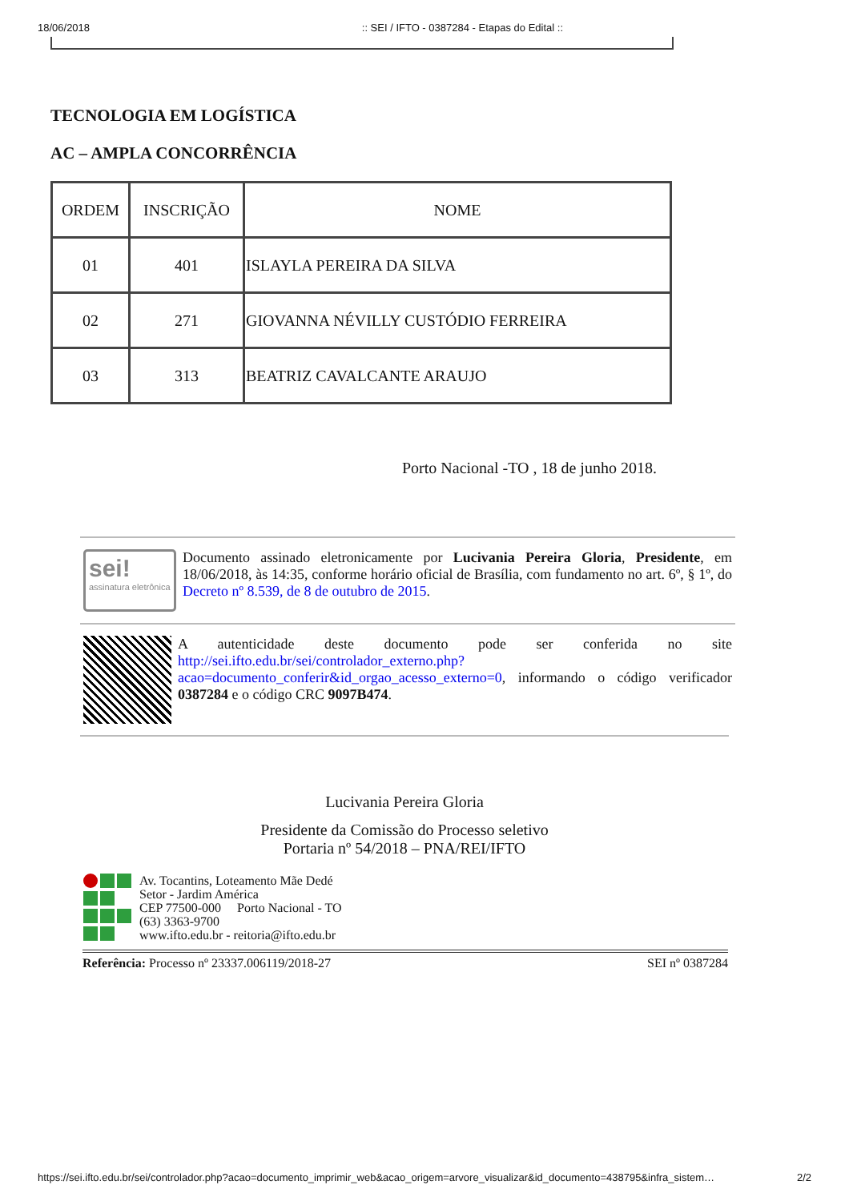18/06/2018:: SEI / IFTO - 0387284 - Etapas do Edital ::
TECNOLOGIA EM LOGÍSTICA
AC – AMPLA CONCORRÊNCIA
| ORDEM | INSCRIÇÃO | NOME |
| --- | --- | --- |
| 01 | 401 | ISLAYLA PEREIRA DA SILVA |
| 02 | 271 | GIOVANNA NÉVILLY CUSTÓDIO FERREIRA |
| 03 | 313 | BEATRIZ CAVALCANTE ARAUJO |
Porto Nacional -TO , 18 de junho 2018.
sei!
assinatura eletrônica
Documento assinado eletronicamente por Lucivania Pereira Gloria, Presidente, em 18/06/2018, às 14:35, conforme horário oficial de Brasília, com fundamento no art. 6º, § 1º, do Decreto nº 8.539, de 8 de outubro de 2015.
A autenticidade deste documento pode ser conferida no site http://sei.ifto.edu.br/sei/controlador_externo.php?acao=documento_conferir&id_orgao_acesso_externo=0, informando o código verificador 0387284 e o código CRC 9097B474.
Lucivania Pereira Gloria
Presidente da Comissão do Processo seletivo
Portaria nº 54/2018 – PNA/REI/IFTO
Av. Tocantins, Loteamento Mãe Dedé
Setor - Jardim América
CEP 77500-000 Porto Nacional - TO
(63) 3363-9700
www.ifto.edu.br - reitoria@ifto.edu.br
Referência: Processo nº 23337.006119/2018-27 SEI nº 0387284
https://sei.ifto.edu.br/sei/controlador.php?acao=documento_imprimir_web&acao_origem=arvore_visualizar&id_documento=438795&infra_sistem… 2/2